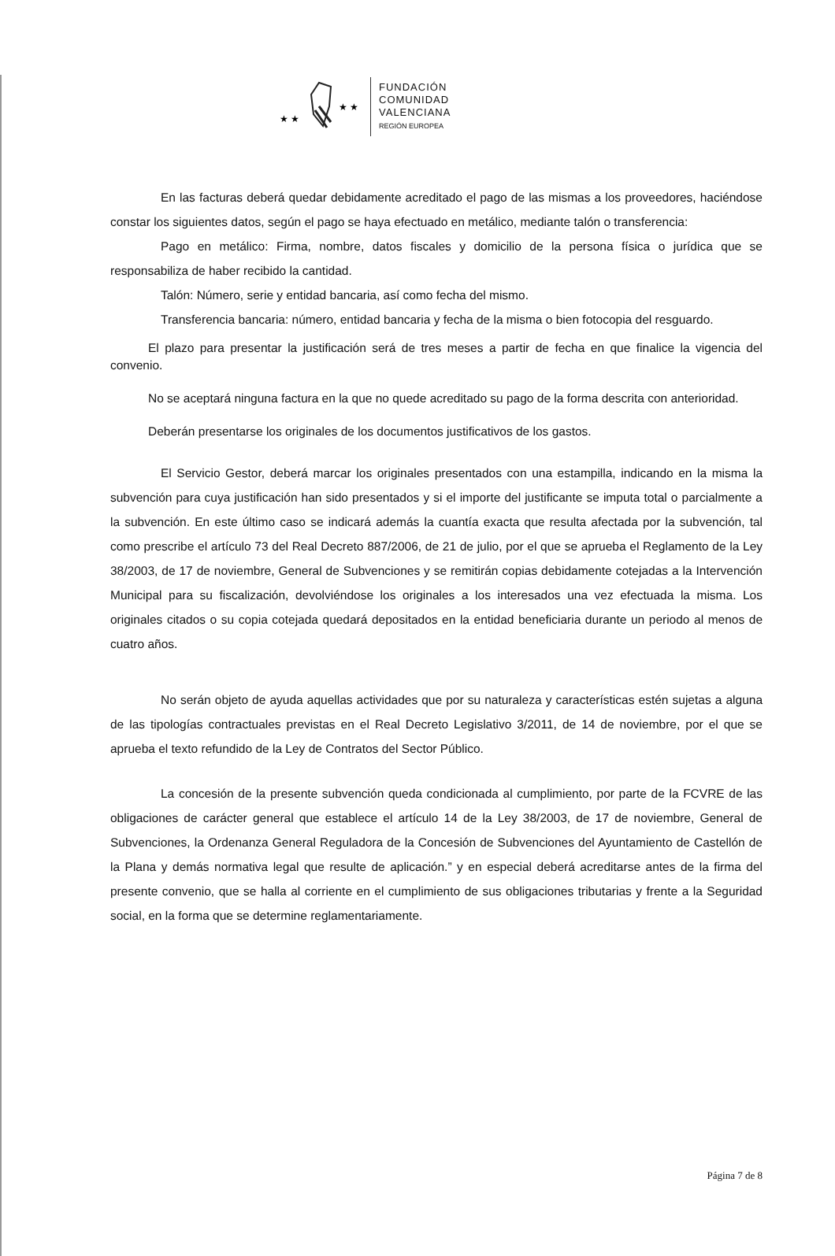★ ★
★ ★
FUNDACIÓN
COMUNIDAD
VALENCIANA
REGIÓN EUROPEA
En las facturas deberá quedar debidamente acreditado el pago de las mismas a los proveedores, haciéndose constar los siguientes datos, según el pago se haya efectuado en metálico, mediante talón o transferencia:
Pago en metálico: Firma, nombre, datos fiscales y domicilio de la persona física o jurídica que se responsabiliza de haber recibido la cantidad.
Talón: Número, serie y entidad bancaria, así como fecha del mismo.
Transferencia bancaria: número, entidad bancaria y fecha de la misma o bien fotocopia del resguardo.
El plazo para presentar la justificación será de tres meses a partir de fecha en que finalice la vigencia del convenio.
No se aceptará ninguna factura en la que no quede acreditado su pago de la forma descrita con anterioridad.
Deberán presentarse los originales de los documentos justificativos de los gastos.
El Servicio Gestor, deberá marcar los originales presentados con una estampilla, indicando en la misma la subvención para cuya justificación han sido presentados y si el importe del justificante se imputa total o parcialmente a la subvención. En este último caso se indicará además la cuantía exacta que resulta afectada por la subvención, tal como prescribe el artículo 73 del Real Decreto 887/2006, de 21 de julio, por el que se aprueba el Reglamento de la Ley 38/2003, de 17 de noviembre, General de Subvenciones y se remitirán copias debidamente cotejadas a la Intervención Municipal para su fiscalización, devolviéndose los originales a los interesados una vez efectuada la misma. Los originales citados o su copia cotejada quedará depositados en la entidad beneficiaria durante un periodo al menos de cuatro años.
No serán objeto de ayuda aquellas actividades que por su naturaleza y características estén sujetas a alguna de las tipologías contractuales previstas en el Real Decreto Legislativo 3/2011, de 14 de noviembre, por el que se aprueba el texto refundido de la Ley de Contratos del Sector Público.
La concesión de la presente subvención queda condicionada al cumplimiento, por parte de la FCVRE de las obligaciones de carácter general que establece el artículo 14 de la Ley 38/2003, de 17 de noviembre, General de Subvenciones, la Ordenanza General Reguladora de la Concesión de Subvenciones del Ayuntamiento de Castellón de la Plana y demás normativa legal que resulte de aplicación.” y en especial deberá acreditarse antes de la firma del presente convenio, que se halla al corriente en el cumplimiento de sus obligaciones tributarias y frente a la Seguridad social, en la forma que se determine reglamentariamente.
Página 7 de 8